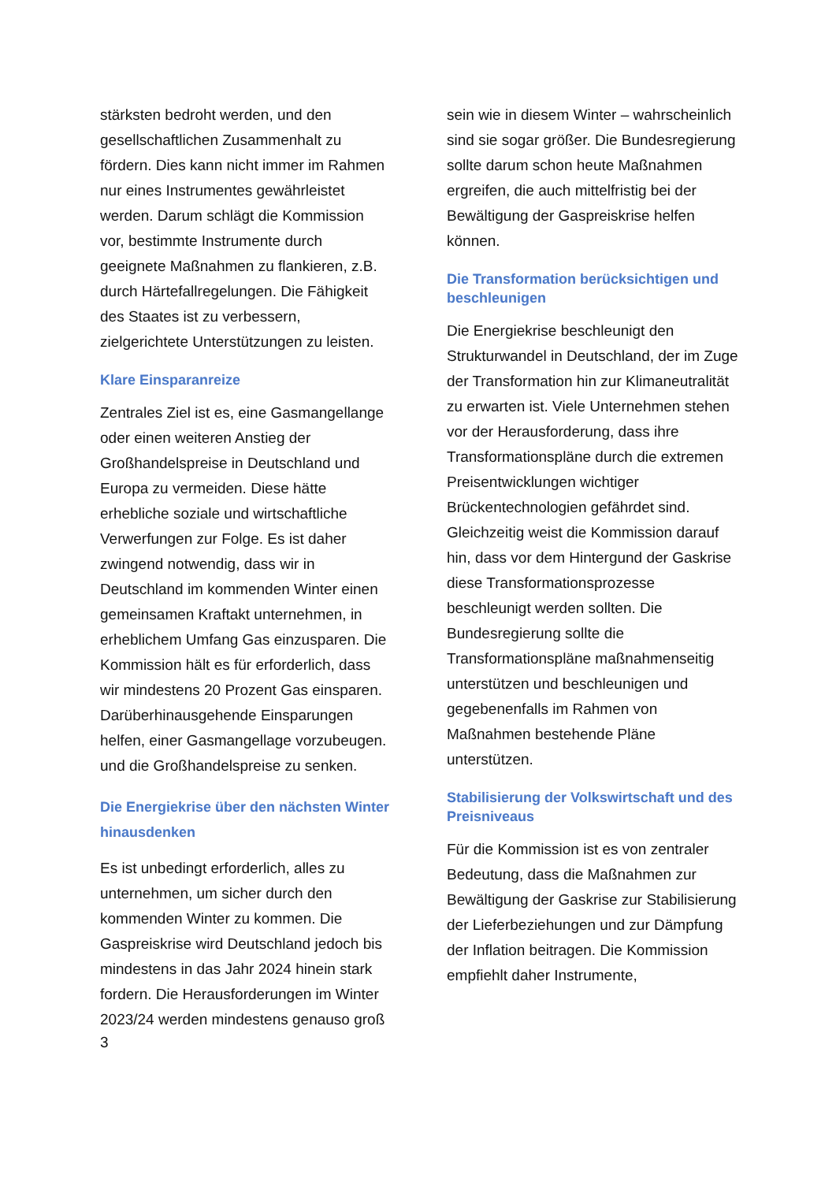stärksten bedroht werden, und den gesellschaftlichen Zusammenhalt zu fördern. Dies kann nicht immer im Rahmen nur eines Instrumentes gewährleistet werden. Darum schlägt die Kommission vor, bestimmte Instrumente durch geeignete Maßnahmen zu flankieren, z.B. durch Härtefallregelungen. Die Fähigkeit des Staates ist zu verbessern, zielgerichtete Unterstützungen zu leisten.
Klare Einsparanreize
Zentrales Ziel ist es, eine Gasmangellange oder einen weiteren Anstieg der Großhandelspreise in Deutschland und Europa zu vermeiden. Diese hätte erhebliche soziale und wirtschaftliche Verwerfungen zur Folge. Es ist daher zwingend notwendig, dass wir in Deutschland im kommenden Winter einen gemeinsamen Kraftakt unternehmen, in erheblichem Umfang Gas einzusparen. Die Kommission hält es für erforderlich, dass wir mindestens 20 Prozent Gas einsparen. Darüberhinausgehende Einsparungen helfen, einer Gasmangellage vorzubeugen. und die Großhandelspreise zu senken.
Die Energiekrise über den nächsten Winter hinausdenken
Es ist unbedingt erforderlich, alles zu unternehmen, um sicher durch den kommenden Winter zu kommen. Die Gaspreiskrise wird Deutschland jedoch bis mindestens in das Jahr 2024 hinein stark fordern. Die Herausforderungen im Winter 2023/24 werden mindestens genauso groß
sein wie in diesem Winter – wahrscheinlich sind sie sogar größer. Die Bundesregierung sollte darum schon heute Maßnahmen ergreifen, die auch mittelfristig bei der Bewältigung der Gaspreiskrise helfen können.
Die Transformation berücksichtigen und beschleunigen
Die Energiekrise beschleunigt den Strukturwandel in Deutschland, der im Zuge der Transformation hin zur Klimaneutralität zu erwarten ist. Viele Unternehmen stehen vor der Herausforderung, dass ihre Transformationspläne durch die extremen Preisentwicklungen wichtiger Brückentechnologien gefährdet sind. Gleichzeitig weist die Kommission darauf hin, dass vor dem Hintergund der Gaskrise diese Transformationsprozesse beschleunigt werden sollten. Die Bundesregierung sollte die Transformationspläne maßnahmenseitig unterstützen und beschleunigen und gegebenenfalls im Rahmen von Maßnahmen bestehende Pläne unterstützen.
Stabilisierung der Volkswirtschaft und des Preisniveaus
Für die Kommission ist es von zentraler Bedeutung, dass die Maßnahmen zur Bewältigung der Gaskrise zur Stabilisierung der Lieferbeziehungen und zur Dämpfung der Inflation beitragen. Die Kommission empfiehlt daher Instrumente,
3